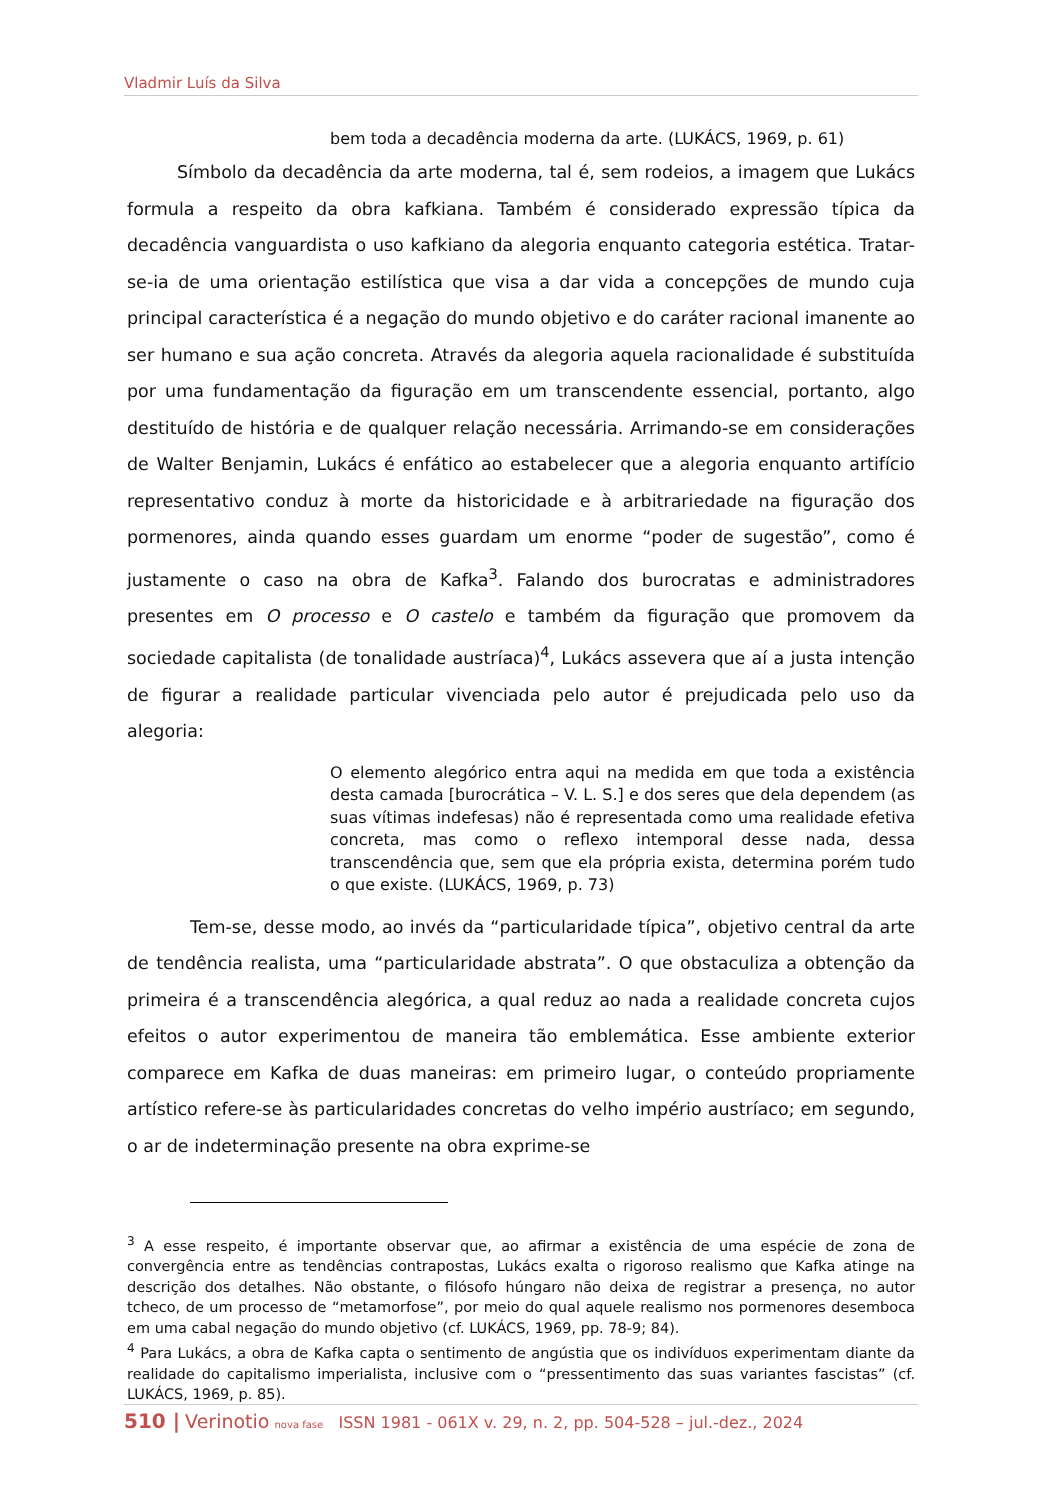Vladmir Luís da Silva
bem toda a decadência moderna da arte. (LUKÁCS, 1969, p. 61)
Símbolo da decadência da arte moderna, tal é, sem rodeios, a imagem que Lukács formula a respeito da obra kafkiana. Também é considerado expressão típica da decadência vanguardista o uso kafkiano da alegoria enquanto categoria estética. Tratar-se-ia de uma orientação estilística que visa a dar vida a concepções de mundo cuja principal característica é a negação do mundo objetivo e do caráter racional imanente ao ser humano e sua ação concreta. Através da alegoria aquela racionalidade é substituída por uma fundamentação da figuração em um transcendente essencial, portanto, algo destituído de história e de qualquer relação necessária. Arrimando-se em considerações de Walter Benjamin, Lukács é enfático ao estabelecer que a alegoria enquanto artifício representativo conduz à morte da historicidade e à arbitrariedade na figuração dos pormenores, ainda quando esses guardam um enorme “poder de sugestão”, como é justamente o caso na obra de Kafka<sup>3</sup>. Falando dos burocratas e administradores presentes em O processo e O castelo e também da figuração que promovem da sociedade capitalista (de tonalidade austríaca)<sup>4</sup>, Lukács assevera que aí a justa intenção de figurar a realidade particular vivenciada pelo autor é prejudicada pelo uso da alegoria:
O elemento alegórico entra aqui na medida em que toda a existência desta camada [burocrática – V. L. S.] e dos seres que dela dependem (as suas vítimas indefesas) não é representada como uma realidade efetiva concreta, mas como o reflexo intemporal desse nada, dessa transcendência que, sem que ela própria exista, determina porém tudo o que existe. (LUKÁCS, 1969, p. 73)
Tem-se, desse modo, ao invés da “particularidade típica”, objetivo central da arte de tendência realista, uma “particularidade abstrata”. O que obstaculiza a obtenção da primeira é a transcendência alegórica, a qual reduz ao nada a realidade concreta cujos efeitos o autor experimentou de maneira tão emblemática. Esse ambiente exterior comparece em Kafka de duas maneiras: em primeiro lugar, o conteúdo propriamente artístico refere-se às particularidades concretas do velho império austríaco; em segundo, o ar de indeterminação presente na obra exprime-se
<sup>3</sup> A esse respeito, é importante observar que, ao afirmar a existência de uma espécie de zona de convergência entre as tendências contrapostas, Lukács exalta o rigoroso realismo que Kafka atinge na descrição dos detalhes. Não obstante, o filósofo húngaro não deixa de registrar a presença, no autor tcheco, de um processo de “metamorfose”, por meio do qual aquele realismo nos pormenores desemboca em uma cabal negação do mundo objetivo (cf. LUKÁCS, 1969, pp. 78-9; 84).
<sup>4</sup> Para Lukács, a obra de Kafka capta o sentimento de angústia que os indivíduos experimentam diante da realidade do capitalismo imperialista, inclusive com o “pressentimento das suas variantes fascistas” (cf. LUKÁCS, 1969, p. 85).
510 | Verinotio nova fase ISSN 1981 - 061X v. 29, n. 2, pp. 504-528 – jul.-dez., 2024